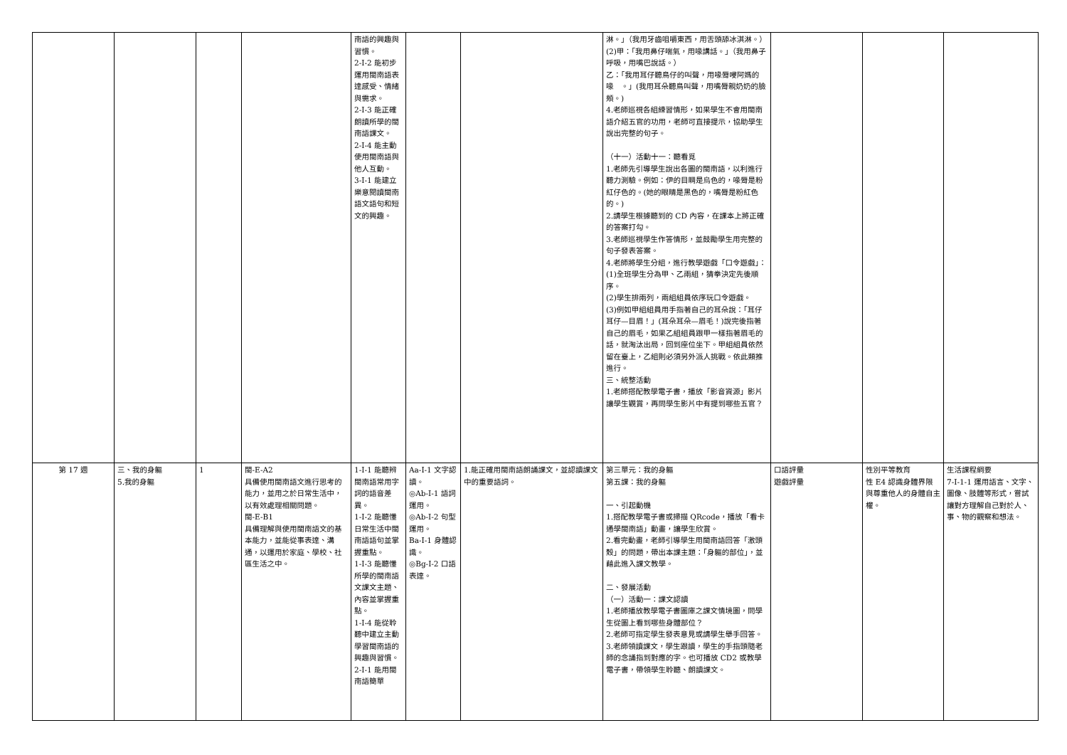| | | | | 南語的興趣與習慣。 2-Ⅰ-2 能初步運用閩南語表達感受、情緒與需求。 2-Ⅰ-3 能正確朗讀所學的閩南語課文。 2-Ⅰ-4 能主動使用閩南語與他人互動。 3-Ⅰ-1 能建立樂意閱讀閩南語文語句和短文的興趣。 | | | 淋。」（我用牙齒咀嚼東西，用舌頭舔冰淇淋。） (2)甲：「我用鼻仔喘氣，用喙講話。」（我用鼻子呼吸，用嘴巴說話。） 乙：「我用耳仔聽鳥仔的叫聲，用喙脣唚阿媽的喙 。」(我用耳朵聽鳥叫聲，用嘴脣親奶奶的臉頰。) 4.老師巡視各組練習情形，如果學生不會用閩南語介紹五官的功用，老師可直接提示，協助學生說出完整的句子。 （十一）活動十一：聽看覓 1.老師先引導學生說出各圖的閩南語，以利進行聽力測驗。例如：伊的目睭是烏色的，喙脣是粉紅仔色的。(她的眼睛是黑色的，嘴脣是粉紅色的。) 2.請學生根據聽到的 CD 內容，在課本上將正確的答案打勾。 3.老師巡視學生作答情形，並鼓勵學生用完整的句子發表答案。 4.老師將學生分組，進行教學遊戲「口令遊戲」： (1)全班學生分為甲、乙兩組，猜拳決定先後順序。 (2)學生排兩列，兩組組員依序玩口令遊戲。 (3)例如甲組組員用手指著自己的耳朵說：「耳仔耳仔—目眉！」(耳朵耳朵—眉毛！)說完後指著自己的眉毛，如果乙組組員跟甲一樣指著眉毛的話，就淘汰出局，回到座位坐下。甲組組員依然留在臺上，乙組則必須另外派人挑戰。依此類推進行。 三、統整活動 1.老師搭配教學電子書，播放「影音資源」影片讓學生觀賞，再問學生影片中有提到哪些五官？ | | | |
| 第 17 週 | 三、我的身軀 5.我的身軀 | 1 | 閩-E-A2 具備使用閩南語文進行思考的能力，並用之於日常生活中，以有效處理相關問題。 閩-E-B1 具備理解與使用閩南語文的基本能力，並能從事表達、溝通，以運用於家庭、學校、社區生活之中。 | 1-Ⅰ-1 能聽辨閩南語常用字詞的語音差異。 1-Ⅰ-2 能聽懂日常生活中閩南語語句並掌握重點。 1-Ⅰ-3 能聽懂所學的閩南語文課文主題、內容並掌握重點。 1-Ⅰ-4 能從聆聽中建立主動學習閩南語的興趣與習慣。 2-Ⅰ-1 能用閩南語簡單 | Aa-Ⅰ-1 文字認讀。 ◎Ab-Ⅰ-1 語詞運用。 ◎Ab-Ⅰ-2 句型運用。 Ba-Ⅰ-1 身體認識。 ◎Bg-Ⅰ-2 口語表達。 | 1.能正確用閩南語朗誦課文，並認讀課文中的重要語詞。 | 第三單元：我的身軀 第五課：我的身軀 一、引起動機 1.搭配教學電子書或掃描 QRcode，播放「看卡通學閩南語」動畫，讓學生欣賞。 2.看完動畫，老師引導學生用閩南語回答「激頭殼」的問題，帶出本課主題：「身軀的部位」，並藉此進入課文教學。 二、發展活動 （一）活動一：課文認讀 1.老師播放教學電子書圖庫之課文情境圖，問學生從圖上看到哪些身體部位？ 2.老師可指定學生發表意見或請學生舉手回答。 3.老師領讀課文，學生跟讀，學生的手指頭隨老師的念誦指到對應的字。也可播放 CD2 或教學電子書，帶領學生聆聽、朗讀課文。 | 口語評量 遊戲評量 | 性別平等教育 性 E4 認識身體界限與尊重他人的身體自主權。 | 生活課程綱要 7-I-1-1 運用語言、文字、圖像、肢體等形式，嘗試讓對方理解自己對於人、事、物的觀察和想法。 |